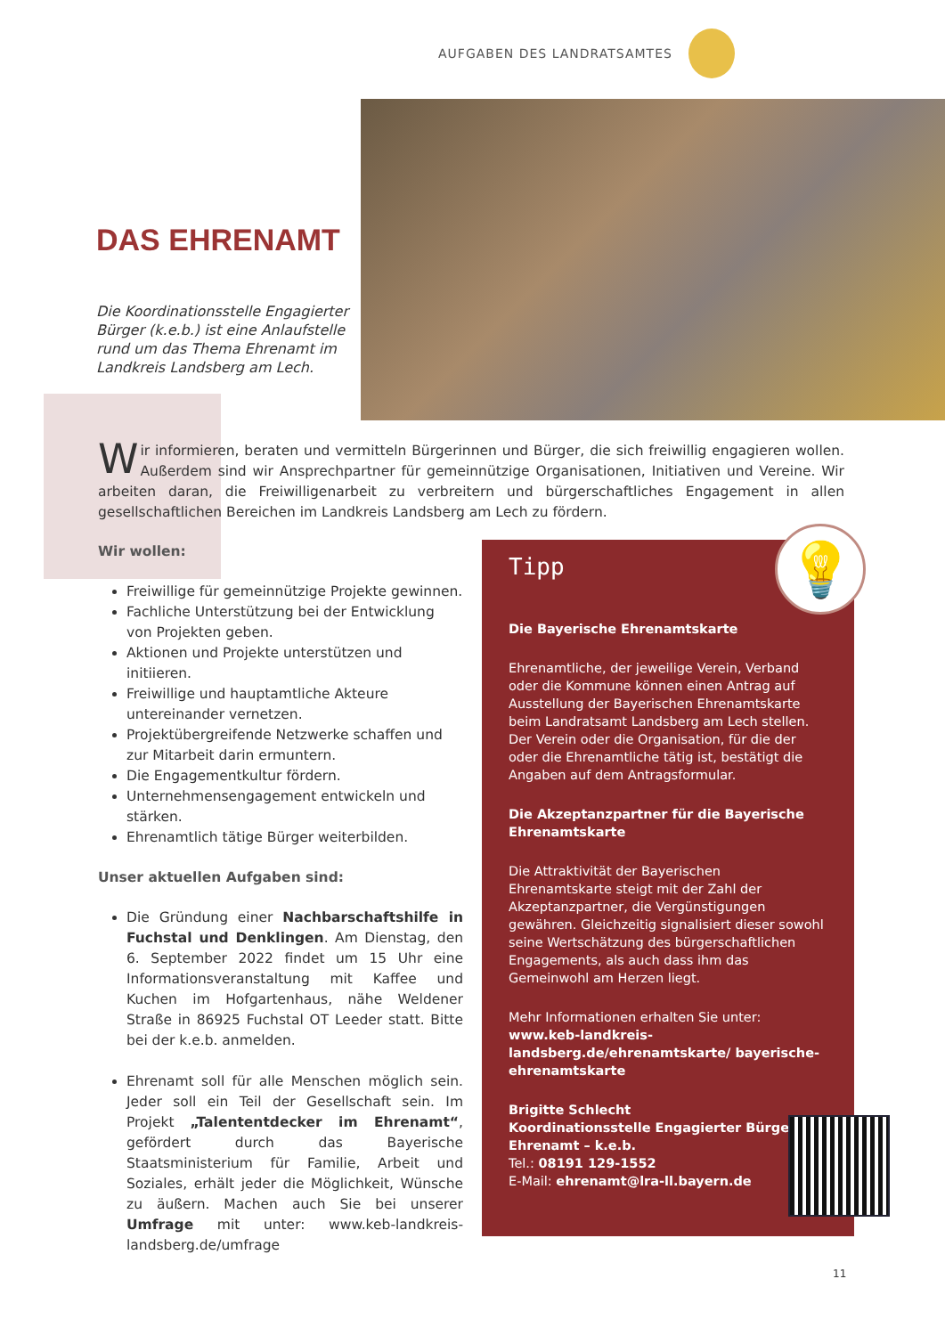AUFGABEN DES LANDRATSAMTES
DAS EHRENAMT
Die Koordinationsstelle Engagierter Bürger (k.e.b.) ist eine Anlaufstelle rund um das Thema Ehrenamt im Landkreis Landsberg am Lech.
Wir informieren, beraten und vermitteln Bürgerinnen und Bürger, die sich freiwillig engagieren wollen. Außerdem sind wir Ansprechpartner für gemeinnützige Organisationen, Initiativen und Vereine. Wir arbeiten daran, die Freiwilligenarbeit zu verbreitern und bürgerschaftliches Engagement in allen gesellschaftlichen Bereichen im Landkreis Landsberg am Lech zu fördern.
Wir wollen:
Freiwillige für gemeinnützige Projekte gewinnen.
Fachliche Unterstützung bei der Entwicklung von Projekten geben.
Aktionen und Projekte unterstützen und initiieren.
Freiwillige und hauptamtliche Akteure untereinander vernetzen.
Projektübergreifende Netzwerke schaffen und zur Mitarbeit darin ermuntern.
Die Engagementkultur fördern.
Unternehmensengagement entwickeln und stärken.
Ehrenamtlich tätige Bürger weiterbilden.
Unser aktuellen Aufgaben sind:
Die Gründung einer Nachbarschaftshilfe in Fuchstal und Denklingen. Am Dienstag, den 6. September 2022 findet um 15 Uhr eine Informationsveranstaltung mit Kaffee und Kuchen im Hofgartenhaus, nähe Weldener Straße in 86925 Fuchstal OT Leeder statt. Bitte bei der k.e.b. anmelden.
Ehrenamt soll für alle Menschen möglich sein. Jeder soll ein Teil der Gesellschaft sein. Im Projekt „Talententdecker im Ehrenamt“, gefördert durch das Bayerische Staatsministerium für Familie, Arbeit und Soziales, erhält jeder die Möglichkeit, Wünsche zu äußern. Machen auch Sie bei unserer Umfrage mit unter: www.keb-landkreis-landsberg.de/umfrage
Tipp
Die Bayerische Ehrenamtskarte
Ehrenamtliche, der jeweilige Verein, Verband oder die Kommune können einen Antrag auf Ausstellung der Bayerischen Ehrenamtskarte beim Landratsamt Landsberg am Lech stellen. Der Verein oder die Organisation, für die der oder die Ehrenamtliche tätig ist, bestätigt die Angaben auf dem Antragsformular.
Die Akzeptanzpartner für die Bayerische Ehrenamtskarte
Die Attraktivität der Bayerischen Ehrenamtskarte steigt mit der Zahl der Akzeptanzpartner, die Vergünstigungen gewähren. Gleichzeitig signalisiert dieser sowohl seine Wertschätzung des bürgerschaftlichen Engagements, als auch dass ihm das Gemeinwohl am Herzen liegt.
Mehr Informationen erhalten Sie unter:
www.keb-landkreis-landsberg.de/ehrenamtskarte/ bayerische-ehrenamtskarte
Brigitte Schlecht
Koordinationsstelle Engagierter Bürger – Ehrenamt – k.e.b.
Tel.: 08191 129-1552
E-Mail: ehrenamt@lra-ll.bayern.de
💡
11